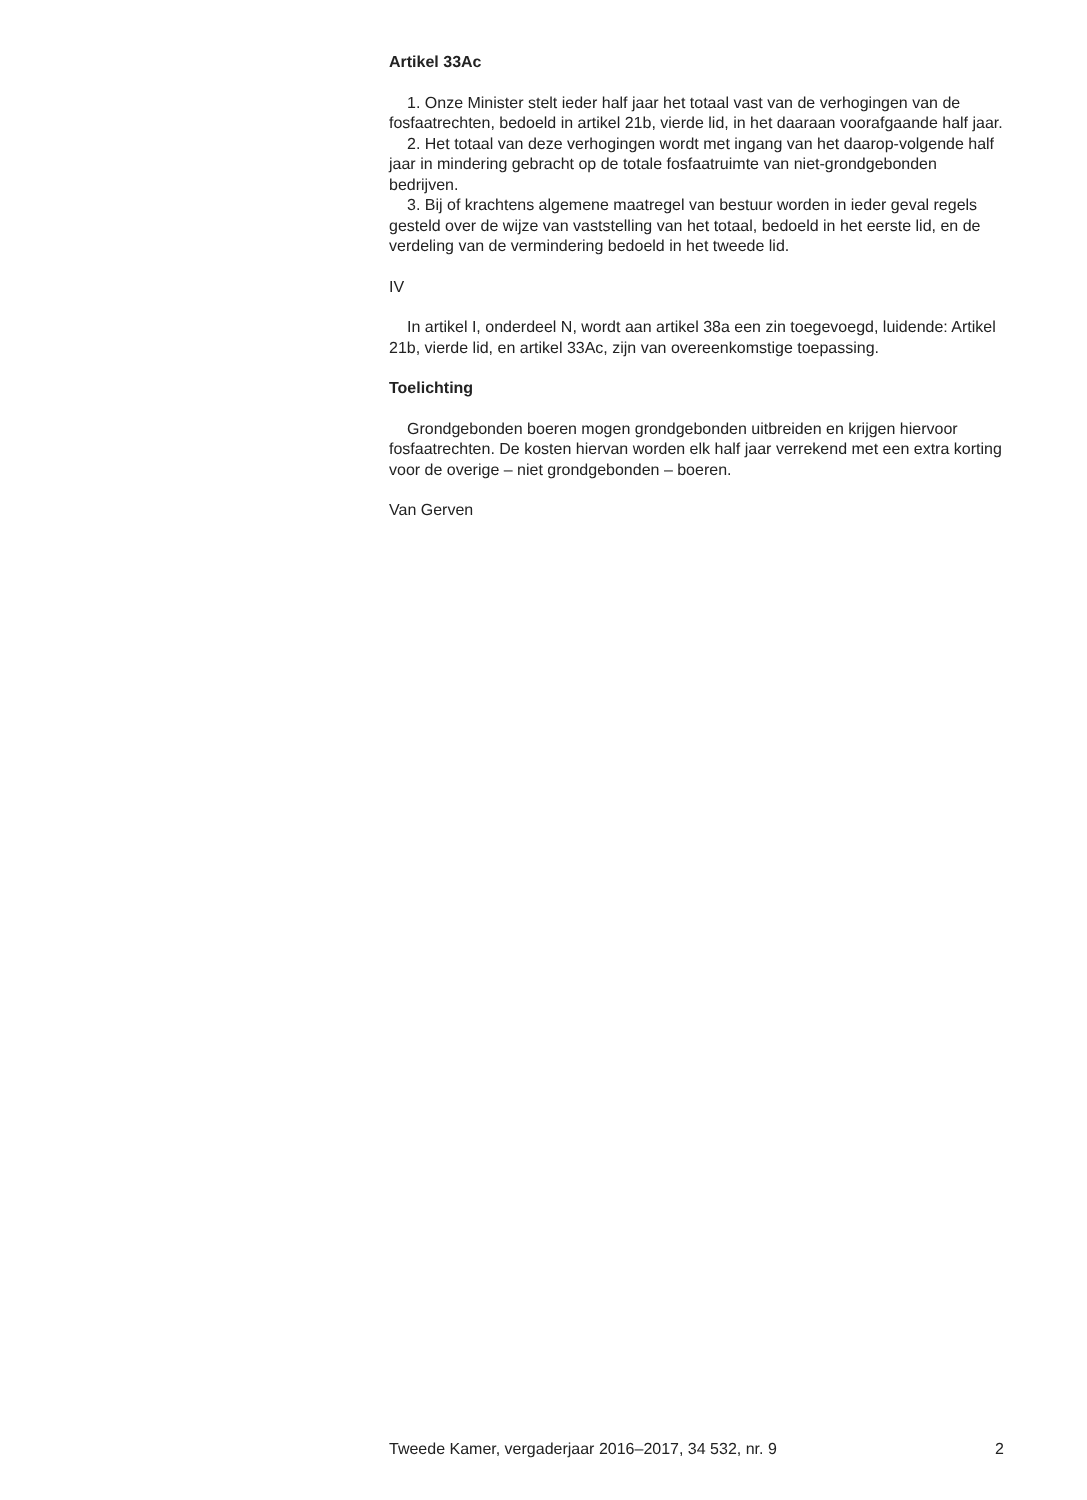Artikel 33Ac
1. Onze Minister stelt ieder half jaar het totaal vast van de verhogingen van de fosfaatrechten, bedoeld in artikel 21b, vierde lid, in het daaraan voorafgaande half jaar.
2. Het totaal van deze verhogingen wordt met ingang van het daarop-volgende half jaar in mindering gebracht op de totale fosfaatruimte van niet-grondgebonden bedrijven.
3. Bij of krachtens algemene maatregel van bestuur worden in ieder geval regels gesteld over de wijze van vaststelling van het totaal, bedoeld in het eerste lid, en de verdeling van de vermindering bedoeld in het tweede lid.
IV
In artikel I, onderdeel N, wordt aan artikel 38a een zin toegevoegd, luidende: Artikel 21b, vierde lid, en artikel 33Ac, zijn van overeenkomstige toepassing.
Toelichting
Grondgebonden boeren mogen grondgebonden uitbreiden en krijgen hiervoor fosfaatrechten. De kosten hiervan worden elk half jaar verrekend met een extra korting voor de overige – niet grondgebonden – boeren.
Van Gerven
Tweede Kamer, vergaderjaar 2016–2017, 34 532, nr. 9 2